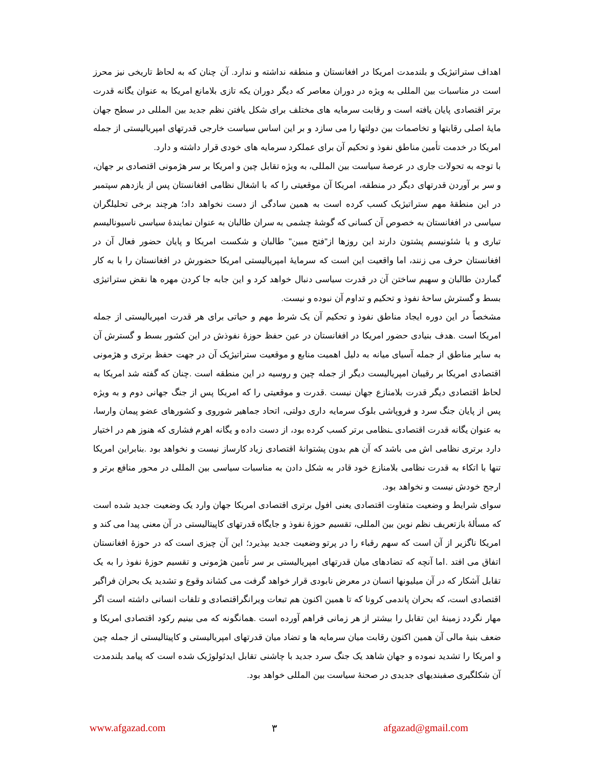اهداف ستراتیژیک و بلندمدت امریکا در افغانستان و منطقه نداشته و ندارد. آن چنان که به لحاظ تاریخی نیز محرز است در مناسبات بین المللی به ویژه در دوران معاصر که دیگر دوران یکه تازی بلامانع امریکا به عنوان یگانه قدرت برتر اقتصادی پایان یافته است و رقابت سرمایه های مختلف برای شکل یافتن نظم جدید بین المللی در سطح جهان مایهٔ اصلی رقابتها و تخاصمات بین دولتها را می سازد و بر این اساس سیاست خارجی قدرتهای امپریالیستی از جمله امریکا در خدمت تأمین مناطق نفوذ و تحکیم آن برای عملکرد سرمایه های خودی قرار داشته و دارد.
با توجه به تحولات جاری در عرصهٔ سیاست بین المللی، به ویژه تقابل چین و امریکا بر سر هژمونی اقتصادی بر جهان، و سر بر آوردن قدرتهای دیگر در منطقه، امریکا آن موقعیتی را که با اشغال نظامی افغانستان پس از یازدهم سپتمبر در این منطقهٔ مهم ستراتیژیک کسب کرده است به همین سادگی از دست نخواهد داد؛ هرچند برخی تحلیلگران سیاسی در افغانستان به خصوص آن کسانی که گوشهٔ چشمی به سران طالبان به عنوان نمایندهٔ سیاسی ناسیونالیسم تباری و یا شئونیسم پشتون دارند این روزها از"فتح مبین" طالبان و شکست امریکا و پایان حضور فعال آن در افغانستان حرف می زنند، اما واقعیت این است که سرمایهٔ امپریالیستی امریکا حضورش در افغانستان را با به کار گماردن طالبان و سهیم ساختن آن در قدرت سیاسی دنبال خواهد کرد و این جابه جا کردن مهره ها نقض ستراتیژی بسط و گسترش ساحهٔ نفوذ و تحکیم و تداوم آن نبوده و نیست.
مشخصاً در این دوره ایجاد مناطق نفوذ و تحکیم آن یک شرط مهم و حیاتی برای هر قدرت امپریالیستی از جمله امریکا است .هدف بنیادی حضور امریکا در افغانستان در عین حفظ حوزهٔ نفوذش در این کشور بسط و گسترش آن به سایر مناطق از جمله آسیای میانه به دلیل اهمیت منابع و موقعیت ستراتیژیک آن در جهت حفظ برتری و هژمونی اقتصادی امریکا بر رقیبان امپریالیست دیگر از جمله چین و روسیه در این منطقه است .چنان که گفته شد امریکا به لحاظ اقتصادی دیگر قدرت بلامنازع جهان نیست .قدرت و موقعیتی را که امریکا پس از جنگ جهانی دوم و به ویژه پس از پایان جنگ سرد و فروپاشی بلوک سرمایه داری دولتی، اتحاد جماهیر شوروی و کشورهای عضو پیمان وارسا، به عنوان یگانه قدرت اقتصادی ـنظامی برتر کسب کرده بود، از دست داده و یگانه اهرم فشاری که هنوز هم در اختیار دارد برتری نظامی اش می باشد که آن هم بدون پشتوانهٔ اقتصادی زیاد کارساز نیست و نخواهد بود .بنابراین امریکا تنها با اتکاء به قدرت نظامی بلامنازع خود قادر به شکل دادن به مناسبات سیاسی بین المللی در محور منافع برتر و ارجح خودش نیست و نخواهد بود.
سوای شرایط و وضعیت متفاوت اقتصادی یعنی افول برتری اقتصادی امریکا جهان وارد یک وضعیت جدید شده است که مسألهٔ بازتعریف نظم نوین بین المللی، تقسیم حوزهٔ نفوذ و جایگاه قدرتهای کاپیتالیستی در آن معنی پیدا می کند و امریکا ناگزیر از آن است که سهم رقباء را در پرتو وضعیت جدید بپذیرد؛ این آن چیزی است که در حوزهٔ افغانستان اتفاق می افتد .اما آنچه که تضادهای میان قدرتهای امپریالیستی بر سر تأمین هژمونی و تقسیم حوزهٔ نفوذ را به یک تقابل آشکار که در آن میلیونها انسان در معرض نابودی قرار خواهد گرفت می کشاند وقوع و تشدید یک بحران فراگیر اقتصادی است، که بحران پاندمی کرونا که تا همین اکنون هم تبعات ویرانگراقتصادی و تلفات انسانی داشته است اگر مهار نگردد زمینهٔ این تقابل را بیشتر از هر زمانی فراهم آورده است .همانگونه که می بینیم رکود اقتصادی امریکا و ضعف بنیهٔ مالی آن همین اکنون رقابت میان سرمایه ها و تضاد میان قدرتهای امپریالیستی و کاپیتالیستی از جمله چین و امریکا را تشدید نموده و جهان شاهد یک جنگ سرد جدید با چاشنی تقابل ایدئولوژیک شده است که پیامد بلندمدت آن شکلگیری صفبندیهای جدیدی در صحنهٔ سیاست بین المللی خواهد بود.
www.afgazad.com ۳ afgazad@gmail.com